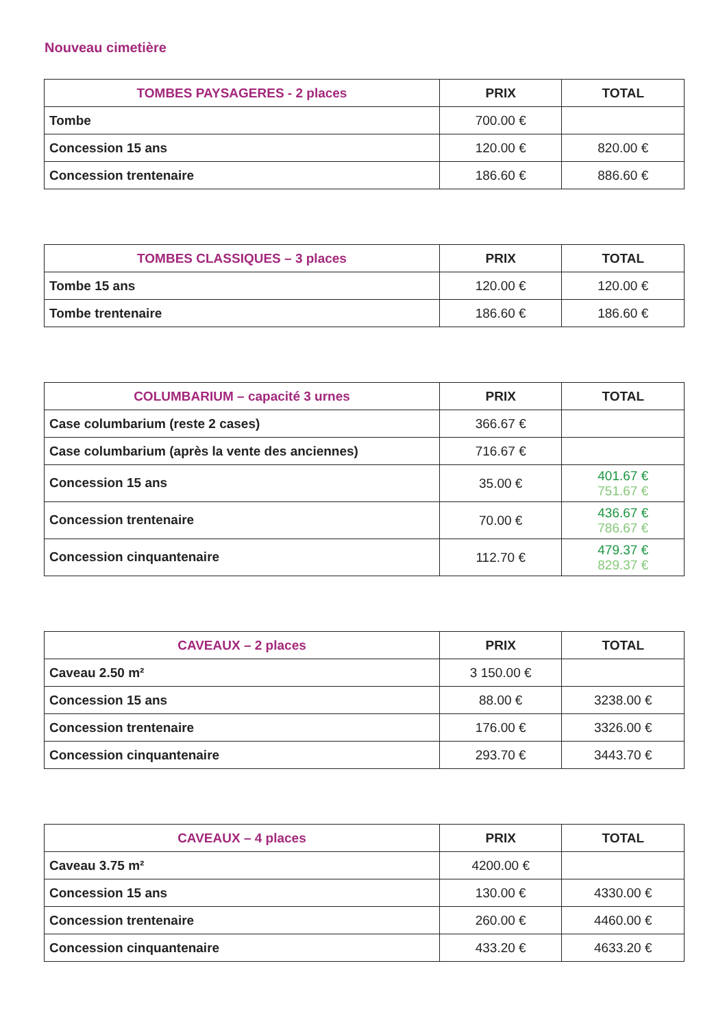Nouveau cimetière
| TOMBES PAYSAGERES - 2 places | PRIX | TOTAL |
| --- | --- | --- |
| Tombe | 700.00 € | |
| Concession 15 ans | 120.00 € | 820.00 € |
| Concession trentenaire | 186.60 € | 886.60 € |
| TOMBES CLASSIQUES – 3 places | PRIX | TOTAL |
| --- | --- | --- |
| Tombe 15 ans | 120.00 € | 120.00 € |
| Tombe trentenaire | 186.60 € | 186.60 € |
| COLUMBARIUM – capacité 3 urnes | PRIX | TOTAL |
| --- | --- | --- |
| Case columbarium (reste 2 cases) | 366.67 € | |
| Case columbarium (après la vente des anciennes) | 716.67 € | |
| Concession 15 ans | 35.00 € | 401.67 € 751.67 € |
| Concession trentenaire | 70.00 € | 436.67 € 786.67 € |
| Concession cinquantenaire | 112.70 € | 479.37 € 829.37 € |
| CAVEAUX – 2 places | PRIX | TOTAL |
| --- | --- | --- |
| Caveau 2.50 m² | 3 150.00 € | |
| Concession 15 ans | 88.00 € | 3238.00 € |
| Concession trentenaire | 176.00 € | 3326.00 € |
| Concession cinquantenaire | 293.70 € | 3443.70 € |
| CAVEAUX – 4 places | PRIX | TOTAL |
| --- | --- | --- |
| Caveau 3.75 m² | 4200.00 € | |
| Concession 15 ans | 130.00 € | 4330.00 € |
| Concession trentenaire | 260.00 € | 4460.00 € |
| Concession cinquantenaire | 433.20 € | 4633.20 € |